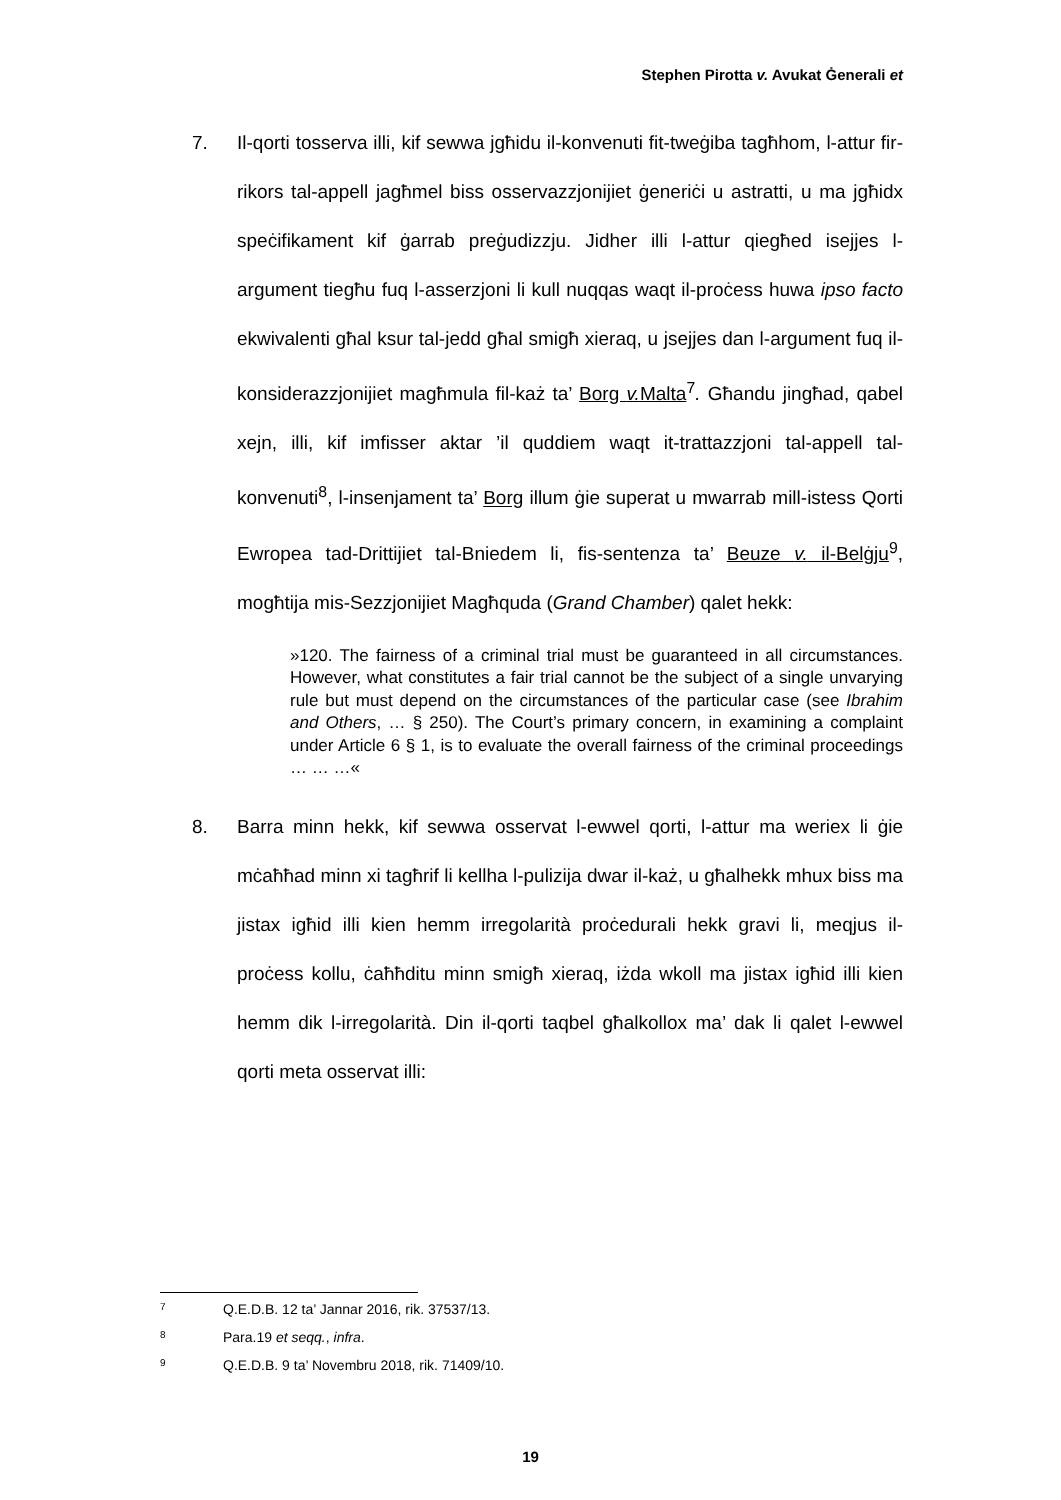Stephen Pirotta v. Avukat Ġenerali et
7. Il-qorti tosserva illi, kif sewwa jgħidu il-konvenuti fit-tweġiba tagħhom, l-attur fir-rikors tal-appell jagħmel biss osservazzjonijiet ġeneriċi u astratti, u ma jgħidx speċifikament kif ġarrab preġudizzju. Jidher illi l-attur qiegħed isejjes l-argument tiegħu fuq l-asserzjoni li kull nuqqas waqt il-proċess huwa ipso facto ekwivalenti għal ksur tal-jedd għal smigħ xieraq, u jsejjes dan l-argument fuq il-konsiderazzjonijiet magħmula fil-każ ta’ Borg v. Malta<sup>7</sup>. Għandu jingħad, qabel xejn, illi, kif imfisser aktar ’il quddiem waqt it-trattazzjoni tal-appell tal-konvenuti<sup>8</sup>, l-insenjament ta’ Borg illum ġie superat u mwarrab mill-istess Qorti Ewropea tad-Drittijiet tal-Bniedem li, fis-sentenza ta’ Beuze v. il-Belġju<sup>9</sup>, mogħtija mis-Sezzjonijiet Magħquda (Grand Chamber) qalet hekk:
»120. The fairness of a criminal trial must be guaranteed in all circumstances. However, what constitutes a fair trial cannot be the subject of a single unvarying rule but must depend on the circumstances of the particular case (see Ibrahim and Others, … § 250). The Court’s primary concern, in examining a complaint under Article 6 § 1, is to evaluate the overall fairness of the criminal proceedings … … …«
8. Barra minn hekk, kif sewwa osservat l-ewwel qorti, l-attur ma weriex li ġie mċaħħad minn xi tagħrif li kellha l-pulizija dwar il-każ, u għalhekk mhux biss ma jistax igħid illi kien hemm irregolarità proċedurali hekk gravi li, meqjus il-proċess kollu, ċaħħditu minn smigħ xieraq, iżda wkoll ma jistax igħid illi kien hemm dik l-irregolarità. Din il-qorti taqbel għalkollox ma’ dak li qalet l-ewwel qorti meta osservat illi:
7 Q.E.D.B. 12 ta’ Jannar 2016, rik. 37537/13.
8 Para.19 et seqq., infra.
9 Q.E.D.B. 9 ta’ Novembru 2018, rik. 71409/10.
19